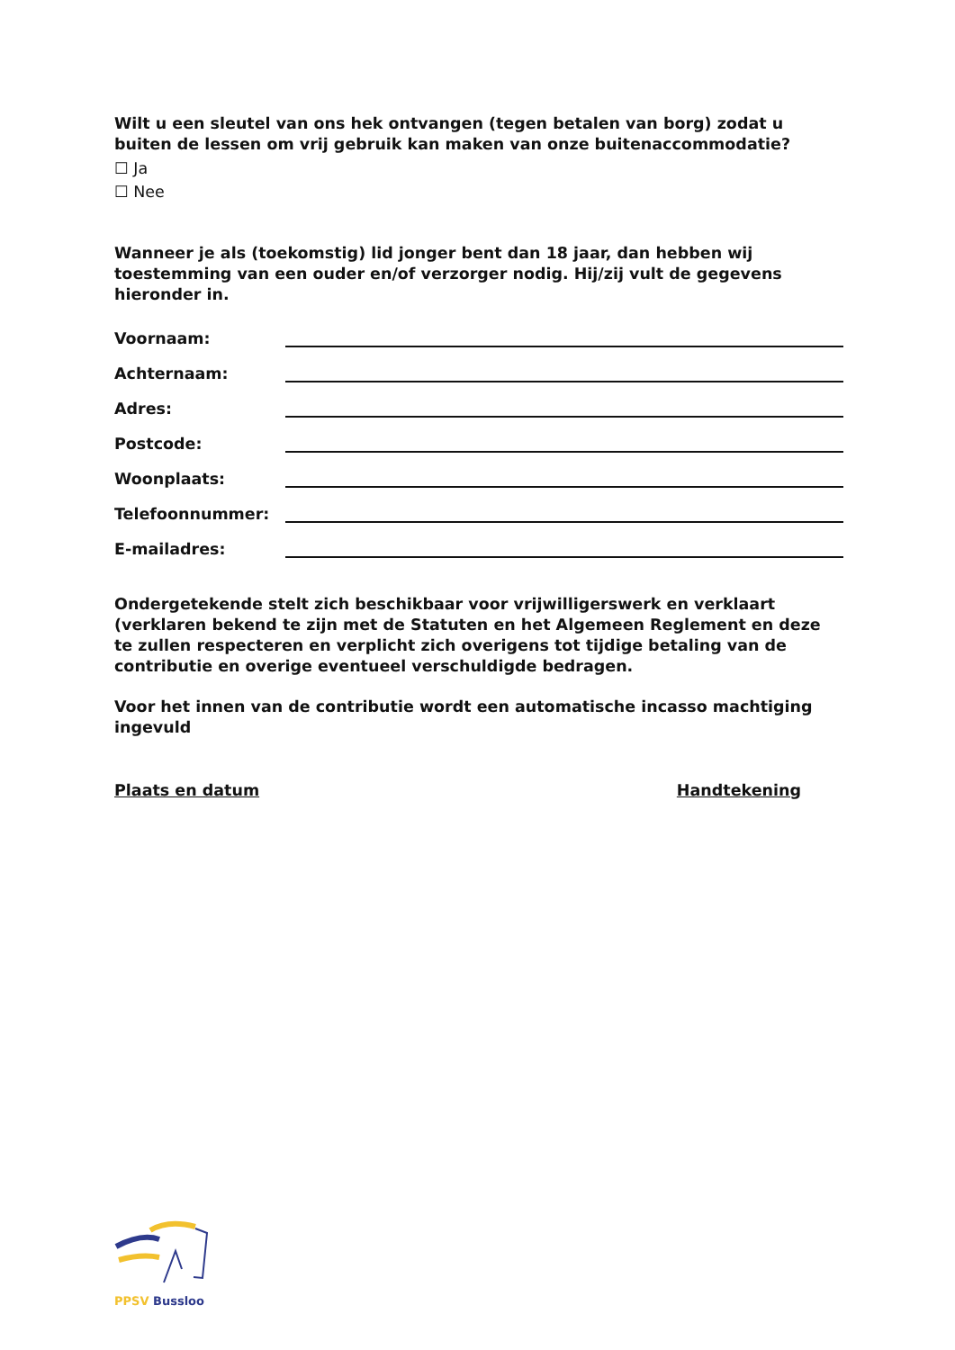Wilt u een sleutel van ons hek ontvangen (tegen betalen van borg) zodat u buiten de lessen om vrij gebruik kan maken van onze buitenaccommodatie?
☐ Ja
☐ Nee
Wanneer je als (toekomstig) lid jonger bent dan 18 jaar, dan hebben wij toestemming van een ouder en/of verzorger nodig. Hij/zij vult de gegevens hieronder in.
Voornaam:
Achternaam:
Adres:
Postcode:
Woonplaats:
Telefoonnummer:
E-mailadres:
Ondergetekende stelt zich beschikbaar voor vrijwilligerswerk en verklaart (verklaren bekend te zijn met de Statuten en het Algemeen Reglement en deze te zullen respecteren en verplicht zich overigens tot tijdige betaling van de contributie en overige eventueel verschuldigde bedragen.
Voor het innen van de contributie wordt een automatische incasso machtiging ingevuld
Plaats en datum Handtekening
PPSV Bussloo